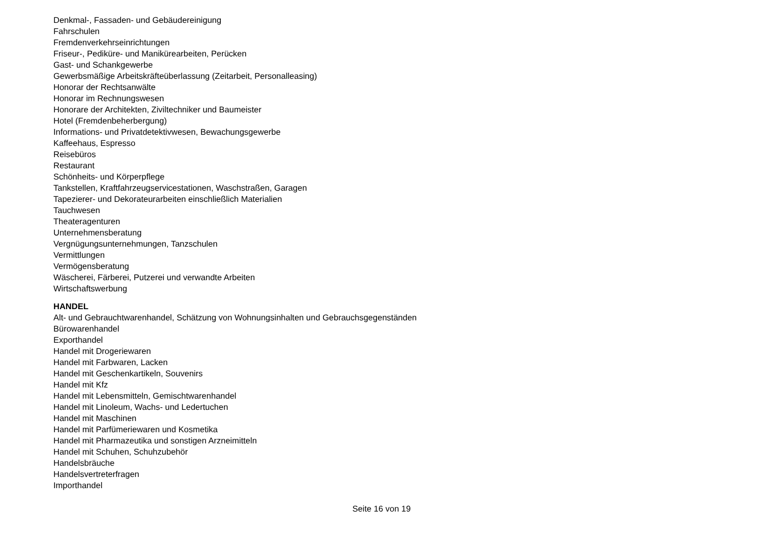Denkmal-, Fassaden- und Gebäudereinigung
Fahrschulen
Fremdenverkehrseinrichtungen
Friseur-, Pediküre- und Manikürearbeiten, Perücken
Gast- und Schankgewerbe
Gewerbsmäßige Arbeitskräfteüberlassung (Zeitarbeit, Personalleasing)
Honorar der Rechtsanwälte
Honorar im Rechnungswesen
Honorare der Architekten, Ziviltechniker und Baumeister
Hotel (Fremdenbeherbergung)
Informations- und Privatdetektivwesen, Bewachungsgewerbe
Kaffeehaus, Espresso
Reisebüros
Restaurant
Schönheits- und Körperpflege
Tankstellen, Kraftfahrzeugservicestationen, Waschstraßen, Garagen
Tapezierer- und Dekorateurarbeiten einschließlich Materialien
Tauchwesen
Theateragenturen
Unternehmensberatung
Vergnügungsunternehmungen, Tanzschulen
Vermittlungen
Vermögensberatung
Wäscherei, Färberei, Putzerei und verwandte Arbeiten
Wirtschaftswerbung
HANDEL
Alt- und Gebrauchtwarenhandel, Schätzung von Wohnungsinhalten und Gebrauchsgegenständen
Bürowarenhandel
Exporthandel
Handel mit Drogeriewaren
Handel mit Farbwaren, Lacken
Handel mit Geschenkartikeln, Souvenirs
Handel mit Kfz
Handel mit Lebensmitteln, Gemischtwarenhandel
Handel mit Linoleum, Wachs- und Ledertuchen
Handel mit Maschinen
Handel mit Parfümeriewaren und Kosmetika
Handel mit Pharmazeutika und sonstigen Arzneimitteln
Handel mit Schuhen, Schuhzubehör
Handelsbräuche
Handelsvertreterfragen
Importhandel
Seite 16 von 19